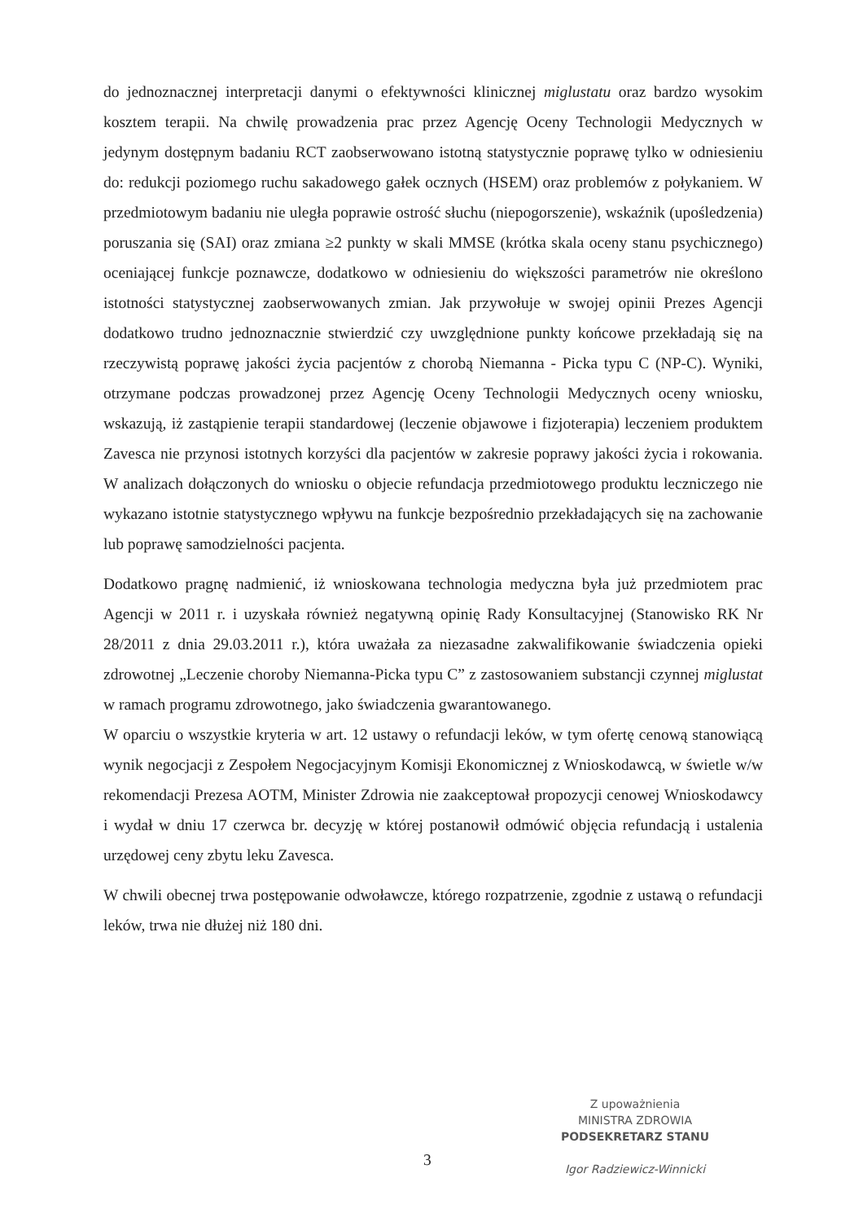do jednoznacznej interpretacji danymi o efektywności klinicznej miglustatu oraz bardzo wysokim kosztem terapii. Na chwilę prowadzenia prac przez Agencję Oceny Technologii Medycznych w jedynym dostępnym badaniu RCT zaobserwowano istotną statystycznie poprawę tylko w odniesieniu do: redukcji poziomego ruchu sakadowego gałek ocznych (HSEM) oraz problemów z połykaniem. W przedmiotowym badaniu nie uległa poprawie ostrość słuchu (niepogorszenie), wskaźnik (upośledzenia) poruszania się (SAI) oraz zmiana ≥2 punkty w skali MMSE (krótka skala oceny stanu psychicznego) oceniającej funkcje poznawcze, dodatkowo w odniesieniu do większości parametrów nie określono istotności statystycznej zaobserwowanych zmian. Jak przywołuje w swojej opinii Prezes Agencji dodatkowo trudno jednoznacznie stwierdzić czy uwzględnione punkty końcowe przekładają się na rzeczywistą poprawę jakości życia pacjentów z chorobą Niemanna - Picka typu C (NP-C). Wyniki, otrzymane podczas prowadzonej przez Agencję Oceny Technologii Medycznych oceny wniosku, wskazują, iż zastąpienie terapii standardowej (leczenie objawowe i fizjoterapia) leczeniem produktem Zavesca nie przynosi istotnych korzyści dla pacjentów w zakresie poprawy jakości życia i rokowania. W analizach dołączonych do wniosku o objecie refundacja przedmiotowego produktu leczniczego nie wykazano istotnie statystycznego wpływu na funkcje bezpośrednio przekładających się na zachowanie lub poprawę samodzielności pacjenta.
Dodatkowo pragnę nadmienić, iż wnioskowana technologia medyczna była już przedmiotem prac Agencji w 2011 r. i uzyskała również negatywną opinię Rady Konsultacyjnej (Stanowisko RK Nr 28/2011 z dnia 29.03.2011 r.), która uważała za niezasadne zakwalifikowanie świadczenia opieki zdrowotnej „Leczenie choroby Niemanna-Picka typu C” z zastosowaniem substancji czynnej miglustat w ramach programu zdrowotnego, jako świadczenia gwarantowanego.
W oparciu o wszystkie kryteria w art. 12 ustawy o refundacji leków, w tym ofertę cenową stanowiącą wynik negocjacji z Zespołem Negocjacyjnym Komisji Ekonomicznej z Wnioskodawcą, w świetle w/w rekomendacji Prezesa AOTM, Minister Zdrowia nie zaakceptował propozycji cenowej Wnioskodawcy i wydał w dniu 17 czerwca br. decyzję w której postanowił odmówić objęcia refundacją i ustalenia urzędowej ceny zbytu leku Zavesca.
W chwili obecnej trwa postępowanie odwoławcze, którego rozpatrzenie, zgodnie z ustawą o refundacji leków, trwa nie dłużej niż 180 dni.
Z upoważnienia
MINISTRA ZDROWIA
PODSEKRETARZ STANU
Igor Radziewicz-Winnicki
3